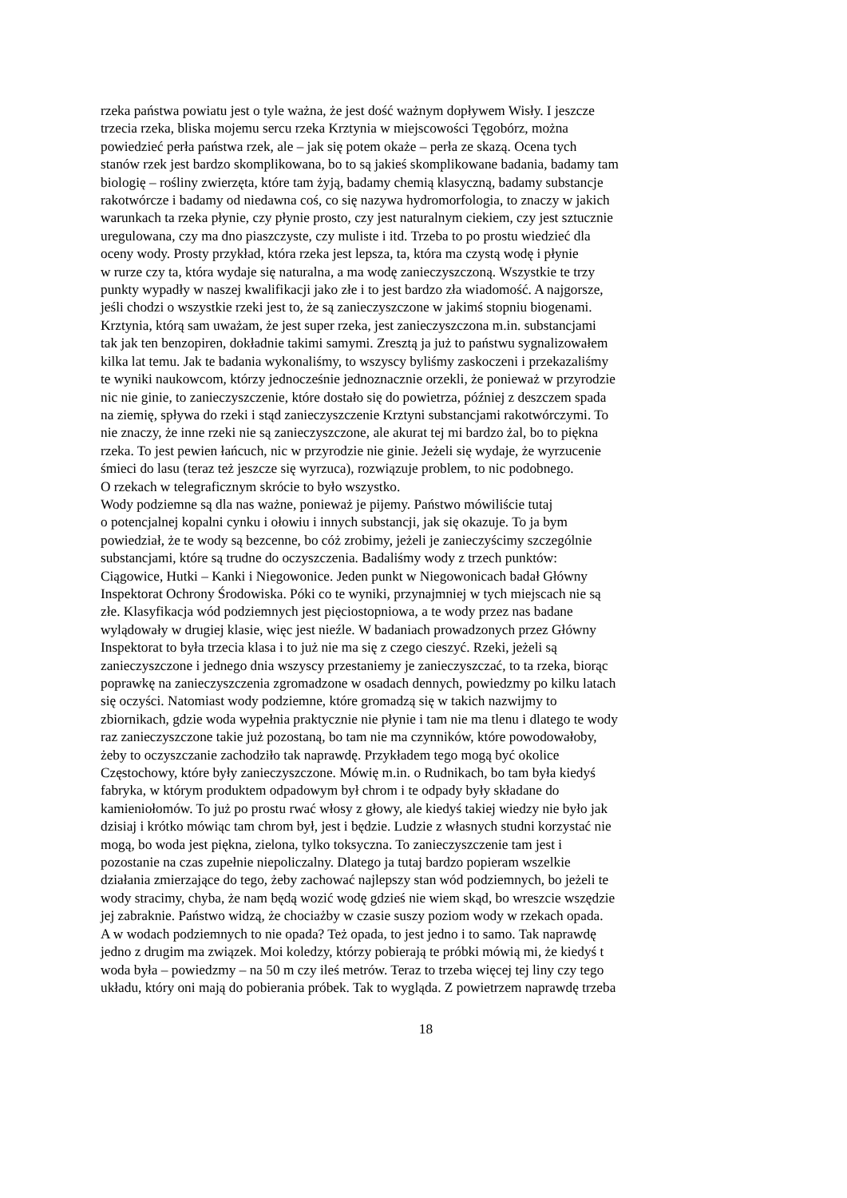rzeka państwa powiatu jest o tyle ważna, że jest dość ważnym dopływem Wisły. I jeszcze
trzecia rzeka, bliska mojemu sercu rzeka Krztynia w miejscowości Tęgobórz, można
powiedzieć perła państwa rzek, ale – jak się potem okaże – perła ze skazą. Ocena tych
stanów rzek jest bardzo skomplikowana, bo to są jakieś skomplikowane badania, badamy tam
biologię – rośliny zwierzęta, które tam żyją, badamy chemią klasyczną, badamy substancje
rakotwórcze i badamy od niedawna coś, co się nazywa hydromorfologia, to znaczy w jakich
warunkach ta rzeka płynie, czy płynie prosto, czy jest naturalnym ciekiem, czy jest sztucznie
uregulowana, czy ma dno piaszczyste, czy muliste i itd. Trzeba to po prostu wiedzieć dla
oceny wody. Prosty przykład, która rzeka jest lepsza, ta, która ma czystą wodę i płynie
w rurze czy ta, która wydaje się naturalna, a ma wodę zanieczyszczoną. Wszystkie te trzy
punkty wypadły w naszej kwalifikacji jako złe i to jest bardzo zła wiadomość. A najgorsze,
jeśli chodzi o wszystkie rzeki jest to, że są zanieczyszczone w jakimś stopniu biogenami.
Krztynia, którą sam uważam, że jest super rzeka, jest zanieczyszczona m.in. substancjami
tak jak ten benzopiren, dokładnie takimi samymi. Zresztą ja już to państwu sygnalizowałem
kilka lat temu. Jak te badania wykonaliśmy, to wszyscy byliśmy zaskoczeni i przekazaliśmy
te wyniki naukowcom, którzy jednocześnie jednoznacznie orzekli, że ponieważ w przyrodzie
nic nie ginie, to zanieczyszczenie, które dostało się do powietrza, później z deszczem spada
na ziemię, spływa do rzeki i stąd zanieczyszczenie Krztyni substancjami rakotwórczymi. To
nie znaczy, że inne rzeki nie są zanieczyszczone, ale akurat tej mi bardzo żal, bo to piękna
rzeka. To jest pewien łańcuch, nic w przyrodzie nie ginie. Jeżeli się wydaje, że wyrzucenie
śmieci do lasu (teraz też jeszcze się wyrzuca), rozwiązuje problem, to nic podobnego.
O rzekach w telegraficznym skrócie to było wszystko.
Wody podziemne są dla nas ważne, ponieważ je pijemy. Państwo mówiliście tutaj
o potencjalnej kopalni cynku i ołowiu i innych substancji, jak się okazuje. To ja bym
powiedział, że te wody są bezcenne, bo cóż zrobimy, jeżeli je zanieczyścimy szczególnie
substancjami, które są trudne do oczyszczenia. Badaliśmy wody z trzech punktów:
Ciągowice, Hutki – Kanki i Niegowonice. Jeden punkt w Niegowonicach badał Główny
Inspektorat Ochrony Środowiska. Póki co te wyniki, przynajmniej w tych miejscach nie są
złe. Klasyfikacja wód podziemnych jest pięciostopniowa, a te wody przez nas badane
wylądowały w drugiej klasie, więc jest nieźle. W badaniach prowadzonych przez Główny
Inspektorat to była trzecia klasa i to już nie ma się z czego cieszyć. Rzeki, jeżeli są
zanieczyszczone i jednego dnia wszyscy przestaniemy je zanieczyszczać, to ta rzeka, biorąc
poprawkę na zanieczyszczenia zgromadzone w osadach dennych, powiedzmy po kilku latach
się oczyści. Natomiast wody podziemne, które gromadzą się w takich nazwijmy to
zbiornikach, gdzie woda wypełnia praktycznie nie płynie i tam nie ma tlenu i dlatego te wody
raz zanieczyszczone takie już pozostaną, bo tam nie ma czynników, które powodowałoby,
żeby to oczyszczanie zachodziło tak naprawdę. Przykładem tego mogą być okolice
Częstochowy, które były zanieczyszczone. Mówię m.in. o Rudnikach, bo tam była kiedyś
fabryka, w którym produktem odpadowym był chrom i te odpady były składane do
kamieniołomów. To już po prostu rwać włosy z głowy, ale kiedyś takiej wiedzy nie było jak
dzisiaj i krótko mówiąc tam chrom był, jest i będzie. Ludzie z własnych studni korzystać nie
mogą, bo woda jest piękna, zielona, tylko toksyczna. To zanieczyszczenie tam jest i
pozostanie na czas zupełnie niepoliczalny. Dlatego ja tutaj bardzo popieram wszelkie
działania zmierzające do tego, żeby zachować najlepszy stan wód podziemnych, bo jeżeli te
wody stracimy, chyba, że nam będą wozić wodę gdzieś nie wiem skąd, bo wreszcie wszędzie
jej zabraknie. Państwo widzą, że chociażby w czasie suszy poziom wody w rzekach opada.
A w wodach podziemnych to nie opada? Też opada, to jest jedno i to samo. Tak naprawdę
jedno z drugim ma związek. Moi koledzy, którzy pobierają te próbki mówią mi, że kiedyś t
woda była – powiedzmy – na 50 m czy ileś metrów. Teraz to trzeba więcej tej liny czy tego
układu, który oni mają do pobierania próbek. Tak to wygląda. Z powietrzem naprawdę trzeba
18